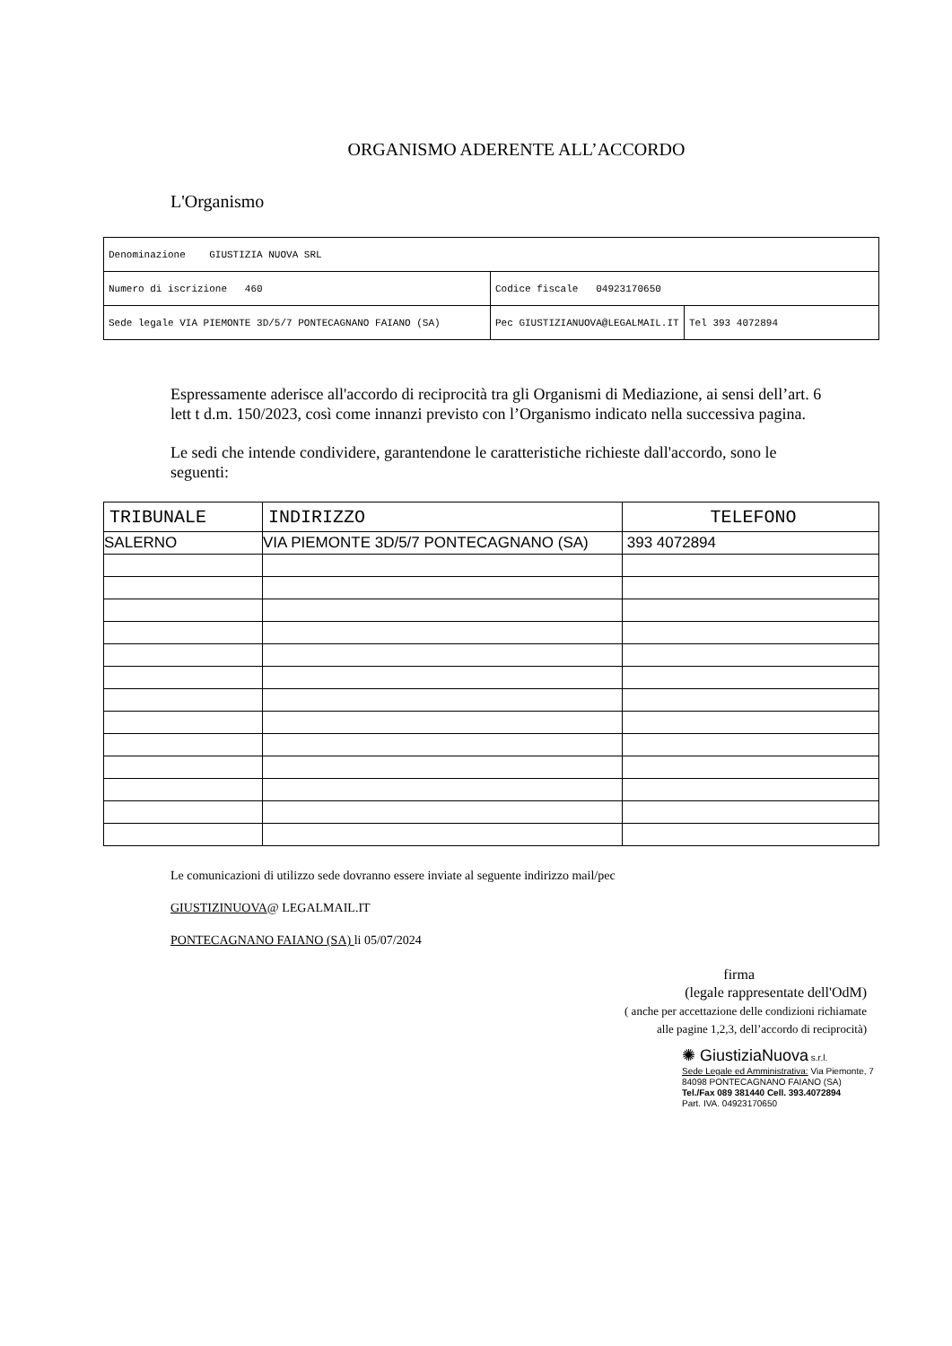ORGANISMO ADERENTE ALL’ACCORDO
L'Organismo
| Denominazione GIUSTIZIA NUOVA SRL | | |
| Numero di iscrizione 460 | Codice fiscale 04923170650 | |
| Sede legale VIA PIEMONTE 3D/5/7 PONTECAGNANO FAIANO (SA) | Pec GIUSTIZIANUOVA@LEGALMAIL.IT | Tel 393 4072894 |
Espressamente aderisce all'accordo di reciprocità tra gli Organismi di Mediazione, ai sensi dell’art. 6 lett t d.m. 150/2023, così come innanzi previsto con l’Organismo indicato nella successiva pagina.
Le sedi che intende condividere, garantendone le caratteristiche richieste dall'accordo, sono le seguenti:
| TRIBUNALE | INDIRIZZO | TELEFONO |
| --- | --- | --- |
| SALERNO | VIA PIEMONTE 3D/5/7 PONTECAGNANO (SA) | 393 4072894 |
Le comunicazioni di utilizzo sede dovranno essere inviate al seguente indirizzo mail/pec
GIUSTIZINUOVA@ LEGALMAIL.IT
PONTECAGNANO FAIANO (SA) li 05/07/2024
firma
(legale rappresentate dell'OdM)
( anche per accettazione delle condizioni richiamate
alle pagine 1,2,3, dell’accordo di reciprocità)
✺ GiustiziaNuova s.r.l.
Sede Legale ed Amministrativa: Via Piemonte, 7
84098 PONTECAGNANO FAIANO (SA)
Tel./Fax 089 381440 Cell. 393.4072894
Part. IVA. 04923170650